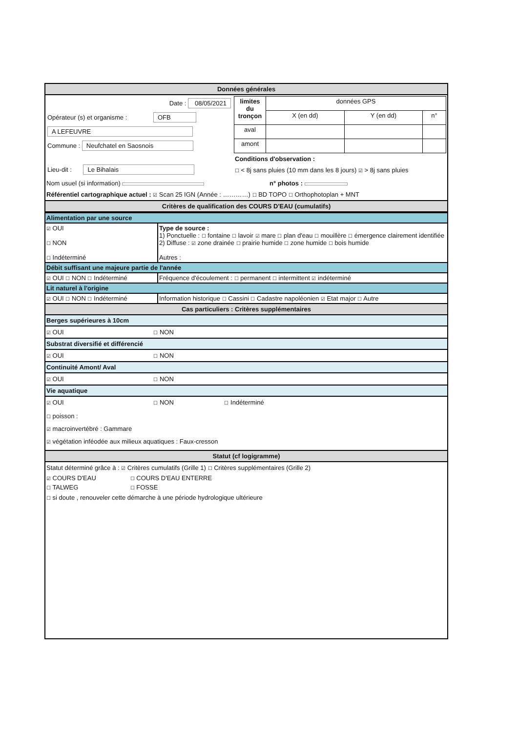Données générales
| Date : 08/05/2021 Opérateur (s) et organisme : OFB A LEFEUVRE Commune : Neufchatel en Saosnois Lieu-dit : Le Bihalais | / limites du tronçon / données GPS / / / / / X (en dd) / Y (en dd) / n° / / aval / / / / / amont / / / / Conditions d'observation : ☐ < 8j sans pluies (10 mm dans les 8 jours) ☑ > 8j sans pluies |
Nom usuel (si information) n° photos :
Référentiel cartographique actuel : ☑ Scan 25 IGN (Année : …………) ☐ BD TOPO ☐ Orthophotoplan + MNT
Critères de qualification des COURS D'EAU (cumulatifs)
Alimentation par une source
| ☑ OUI ☐ NON ☐ Indéterminé | Type de source : 1) Ponctuelle : ☐ fontaine ☐ lavoir ☑ mare ☐ plan d'eau ☐ mouillère ☐ émergence clairement identifiée 2) Diffuse : ☑ zone drainée ☐ prairie humide ☐ zone humide ☐ bois humide Autres : |
Débit suffisant une majeure partie de l'année
| ☑ OUI ☐ NON ☐ Indéterminé | Fréquence d'écoulement : ☐ permanent ☐ intermittent ☑ indéterminé |
Lit naturel à l'origine
| ☑ OUI ☐ NON ☐ Indéterminé | Information historique ☐ Cassini ☐ Cadastre napoléonien ☑ Etat major ☐ Autre |
Cas particuliers : Critères supplémentaires
Berges supérieures à 10cm
☑ OUI ☐ NON
Substrat diversifié et différencié
☑ OUI ☐ NON
Continuité Amont/ Aval
☑ OUI ☐ NON
Vie aquatique
☑ OUI ☐ NON ☐ Indéterminé
☐ poisson :
☑ macroinvertébré : Gammare
☑ végétation inféodée aux milieux aquatiques : Faux-cresson
Statut (cf logigramme)
Statut déterminé grâce à : ☑ Critères cumulatifs (Grille 1) ☐ Critères supplémentaires (Grille 2)
| ☑ COURS D'EAU | ☐ COURS D'EAU ENTERRE |
| ☐ TALWEG | ☐ FOSSE |
☐ si doute , renouveler cette démarche à une période hydrologique ultérieure